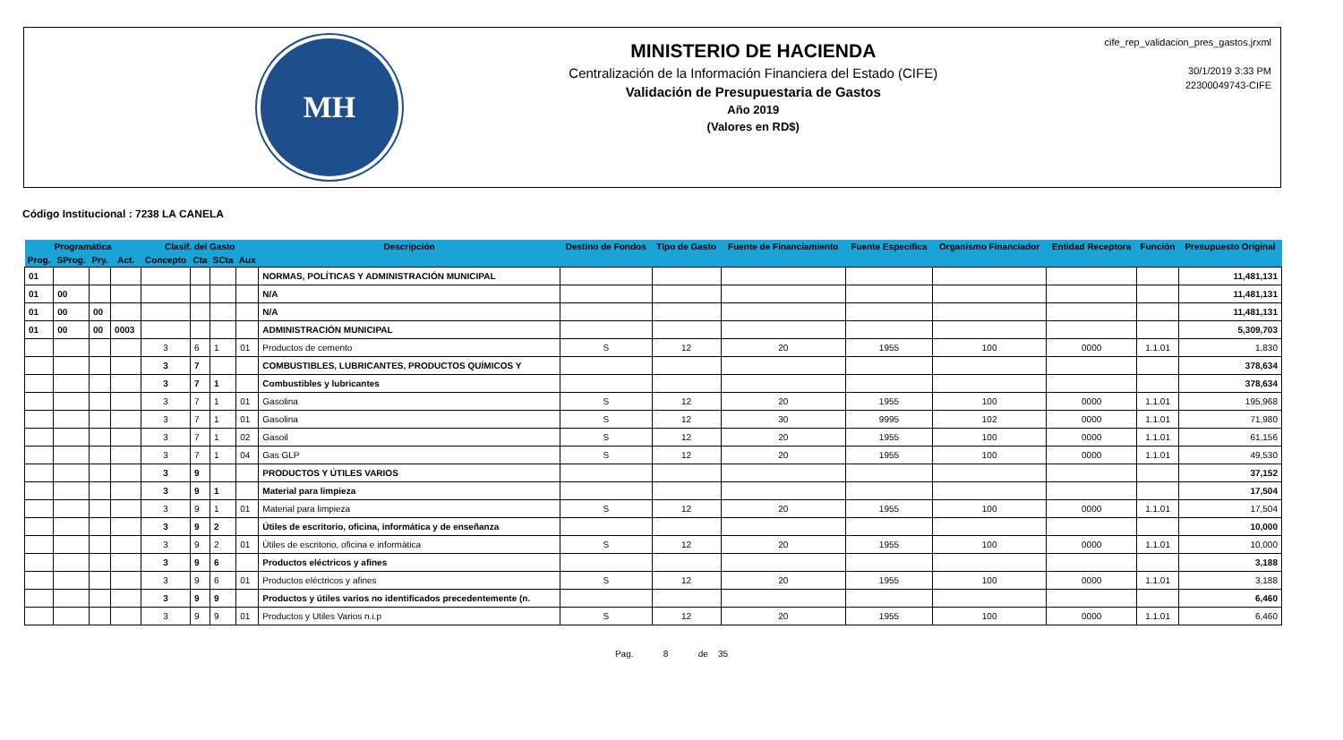MH
MINISTERIO DE HACIENDA
Centralización de la Información Financiera del Estado (CIFE)
Validación de Presupuestaria de Gastos
Año 2019
(Valores en RD$)
cife_rep_validacion_pres_gastos.jrxml
30/1/2019 3:33 PM
22300049743-CIFE
Código Institucional : 7238 LA CANELA
| Programática | | | | Clasif. del Gasto | | | | Descripción | Destino de Fondos | Tipo de Gasto | Fuente de Financiamiento | Fuente Especifica | Organismo Financiador | Entidad Receptora | Función | Presupuesto Original |
| --- | --- | --- | --- | --- | --- | --- | --- | --- | --- | --- | --- | --- | --- | --- | --- | --- |
| Prog. | SProg. | Pry. | Act. | Concepto | Cta | SCta | Aux | | | | | | | | | |
| 01 | | | | | | | | NORMAS, POLÍTICAS Y ADMINISTRACIÓN MUNICIPAL | | | | | | | | 11,481,131 |
| 01 | 00 | | | | | | | N/A | | | | | | | | 11,481,131 |
| 01 | 00 | 00 | | | | | | N/A | | | | | | | | 11,481,131 |
| 01 | 00 | 00 | 0003 | | | | | ADMINISTRACIÓN MUNICIPAL | | | | | | | | 5,309,703 |
| | | | | 3 | 6 | 1 | 01 | Productos de cemento | S | 12 | 20 | 1955 | 100 | 0000 | 1.1.01 | 1,830 |
| | | | | 3 | 7 | | | COMBUSTIBLES, LUBRICANTES, PRODUCTOS QUÍMICOS Y | | | | | | | | 378,634 |
| | | | | 3 | 7 | 1 | | Combustibles y lubricantes | | | | | | | | 378,634 |
| | | | | 3 | 7 | 1 | 01 | Gasolina | S | 12 | 20 | 1955 | 100 | 0000 | 1.1.01 | 195,968 |
| | | | | 3 | 7 | 1 | 01 | Gasolina | S | 12 | 30 | 9995 | 102 | 0000 | 1.1.01 | 71,980 |
| | | | | 3 | 7 | 1 | 02 | Gasoil | S | 12 | 20 | 1955 | 100 | 0000 | 1.1.01 | 61,156 |
| | | | | 3 | 7 | 1 | 04 | Gas GLP | S | 12 | 20 | 1955 | 100 | 0000 | 1.1.01 | 49,530 |
| | | | | 3 | 9 | | | PRODUCTOS Y ÚTILES VARIOS | | | | | | | | 37,152 |
| | | | | 3 | 9 | 1 | | Material para limpieza | | | | | | | | 17,504 |
| | | | | 3 | 9 | 1 | 01 | Material para limpieza | S | 12 | 20 | 1955 | 100 | 0000 | 1.1.01 | 17,504 |
| | | | | 3 | 9 | 2 | | Útiles de escritorio, oficina, informática y de enseñanza | | | | | | | | 10,000 |
| | | | | 3 | 9 | 2 | 01 | Útiles de escritorio, oficina e informática | S | 12 | 20 | 1955 | 100 | 0000 | 1.1.01 | 10,000 |
| | | | | 3 | 9 | 6 | | Productos eléctricos y afines | | | | | | | | 3,188 |
| | | | | 3 | 9 | 6 | 01 | Productos eléctricos y afines | S | 12 | 20 | 1955 | 100 | 0000 | 1.1.01 | 3,188 |
| | | | | 3 | 9 | 9 | | Productos y útiles varios no identificados precedentemente (n. | | | | | | | | 6,460 |
| | | | | 3 | 9 | 9 | 01 | Productos y Utiles Varios n.i.p | S | 12 | 20 | 1955 | 100 | 0000 | 1.1.01 | 6,460 |
Pag. 8 de 35